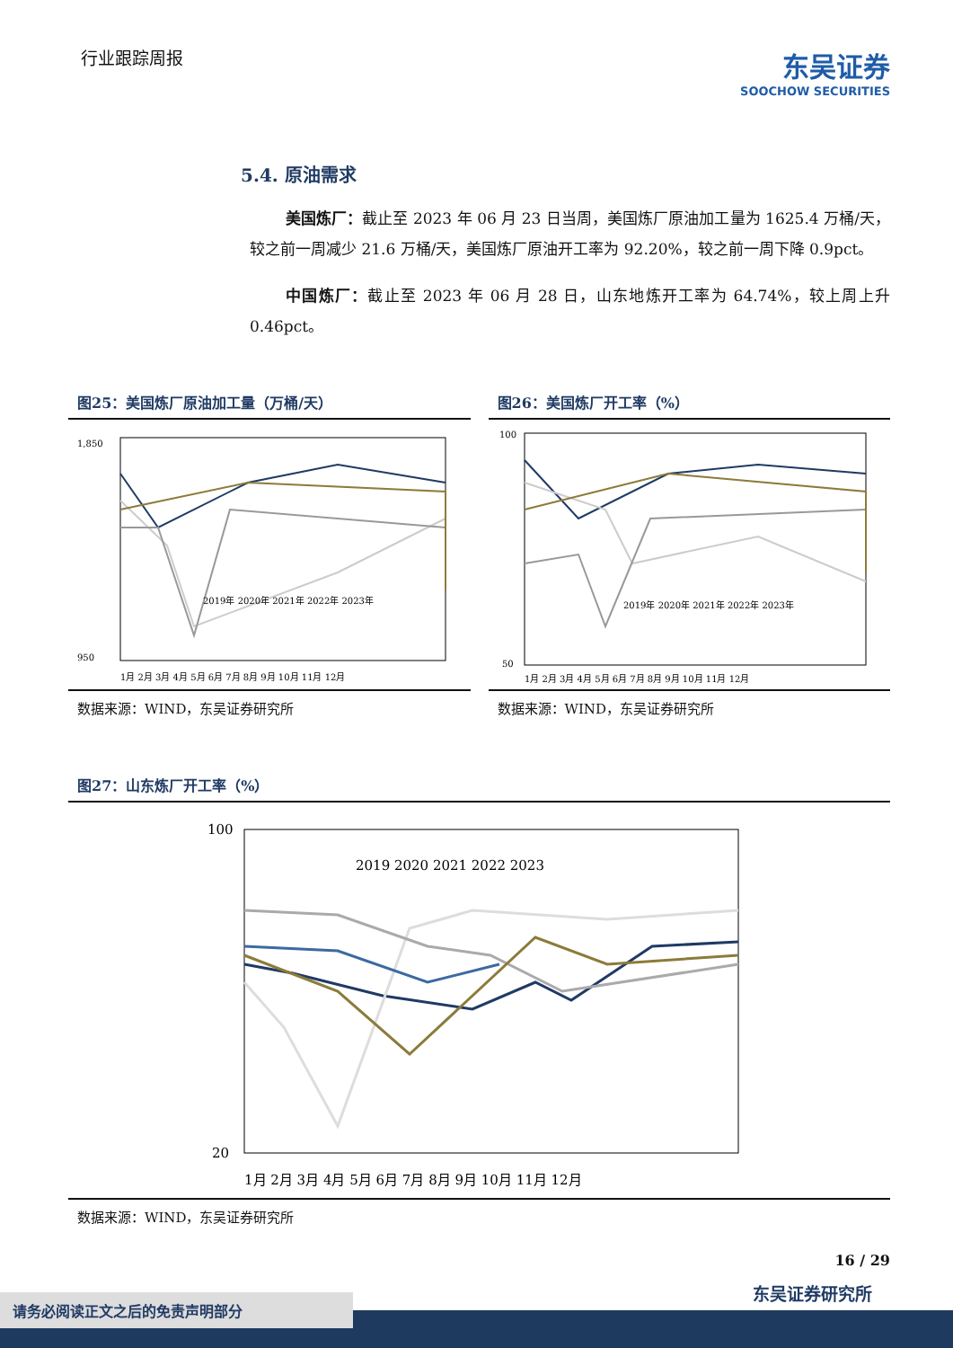行业跟踪周报
东吴证券
SOOCHOW SECURITIES
5.4. 原油需求
美国炼厂：截止至 2023 年 06 月 23 日当周，美国炼厂原油加工量为 1625.4 万桶/天，较之前一周减少 21.6 万桶/天，美国炼厂原油开工率为 92.20%，较之前一周下降 0.9pct。
中国炼厂：截止至 2023 年 06 月 28 日，山东地炼开工率为 64.74%，较上周上升 0.46pct。
图25：美国炼厂原油加工量（万桶/天）
1,850
950
2019年 2020年 2021年 2022年 2023年
1月 2月 3月 4月 5月 6月 7月 8月 9月 10月 11月 12月
数据来源：WIND，东吴证券研究所
图26：美国炼厂开工率（%）
100
50
2019年 2020年 2021年 2022年 2023年
1月 2月 3月 4月 5月 6月 7月 8月 9月 10月 11月 12月
数据来源：WIND，东吴证券研究所
图27：山东炼厂开工率（%）
100
20
2019 2020 2021 2022 2023
1月 2月 3月 4月 5月 6月 7月 8月 9月 10月 11月 12月
数据来源：WIND，东吴证券研究所
16 / 29
东吴证券研究所
请务必阅读正文之后的免责声明部分